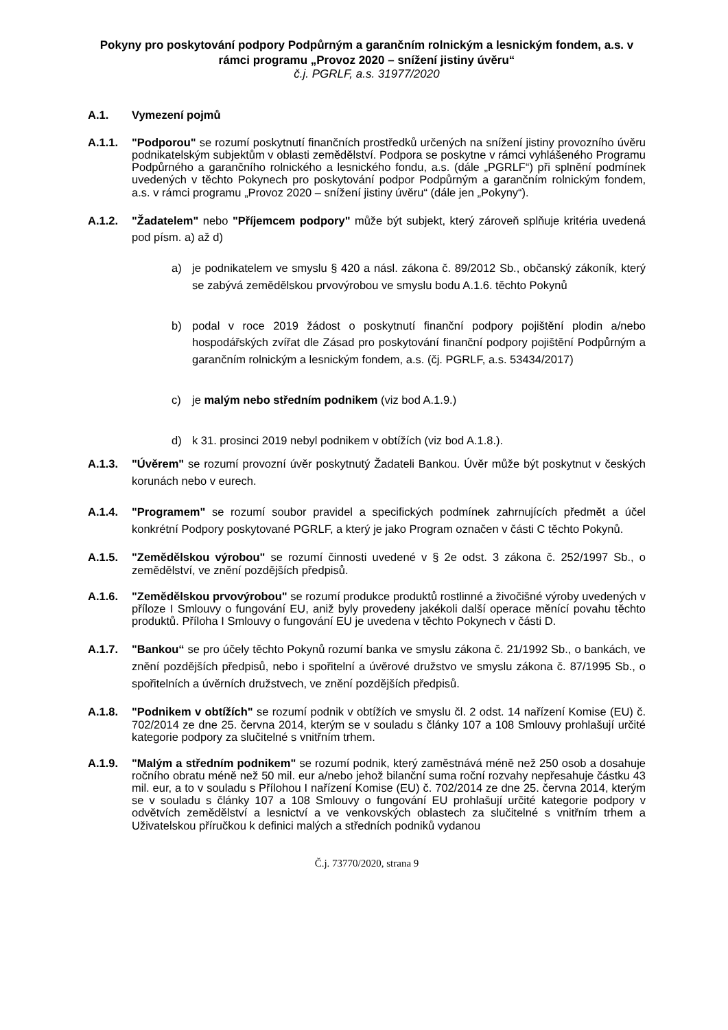Pokyny pro poskytování podpory Podpůrným a garančním rolnickým a lesnickým fondem, a.s. v rámci programu „Provoz 2020 – snížení jistiny úvěru“
č.j. PGRLF, a.s. 31977/2020
A.1. Vymezení pojmů
A.1.1. "Podporou" se rozumí poskytnutí finančních prostředků určených na snížení jistiny provozního úvěru podnikatelským subjektům v oblasti zemědělství. Podpora se poskytne v rámci vyhlášeného Programu Podpůrného a garančního rolnického a lesnického fondu, a.s. (dále „PGRLF“) při splnění podmínek uvedených v těchto Pokynech pro poskytování podpor Podpůrným a garančním rolnickým fondem, a.s. v rámci programu „Provoz 2020 – snížení jistiny úvěru“ (dále jen „Pokyny“).
A.1.2. "Žadatelem" nebo "Příjemcem podpory" může být subjekt, který zároveň splňuje kritéria uvedená pod písm. a) až d)
a) je podnikatelem ve smyslu § 420 a násl. zákona č. 89/2012 Sb., občanský zákoník, který se zabývá zemědělskou prvovýrobou ve smyslu bodu A.1.6. těchto Pokynů
b) podal v roce 2019 žádost o poskytnutí finanční podpory pojištění plodin a/nebo hospodářských zvířat dle Zásad pro poskytování finanční podpory pojištění Podpůrným a garančním rolnickým a lesnickým fondem, a.s. (čj. PGRLF, a.s. 53434/2017)
c) je malým nebo středním podnikem (viz bod A.1.9.)
d) k 31. prosinci 2019 nebyl podnikem v obtížích (viz bod A.1.8.).
A.1.3. "Úvěrem" se rozumí provozní úvěr poskytnutý Žadateli Bankou. Úvěr může být poskytnut v českých korunách nebo v eurech.
A.1.4. "Programem" se rozumí soubor pravidel a specifických podmínek zahrnujících předmět a účel konkrétní Podpory poskytované PGRLF, a který je jako Program označen v části C těchto Pokynů.
A.1.5. "Zemědělskou výrobou" se rozumí činnosti uvedené v § 2e odst. 3 zákona č. 252/1997 Sb., o zemědělství, ve znění pozdějších předpisů.
A.1.6. "Zemědělskou prvovýrobou" se rozumí produkce produktů rostlinné a živočišné výroby uvedených v příloze I Smlouvy o fungování EU, aniž byly provedeny jakékoli další operace měnící povahu těchto produktů. Příloha I Smlouvy o fungování EU je uvedena v těchto Pokynech v části D.
A.1.7. "Bankou“ se pro účely těchto Pokynů rozumí banka ve smyslu zákona č. 21/1992 Sb., o bankách, ve znění pozdějších předpisů, nebo i spořitelní a úvěrové družstvo ve smyslu zákona č. 87/1995 Sb., o spořitelních a úvěrních družstvech, ve znění pozdějších předpisů.
A.1.8. "Podnikem v obtížích" se rozumí podnik v obtížích ve smyslu čl. 2 odst. 14 nařízení Komise (EU) č. 702/2014 ze dne 25. června 2014, kterým se v souladu s články 107 a 108 Smlouvy prohlašují určité kategorie podpory za slučitelné s vnitřním trhem.
A.1.9. "Malým a středním podnikem" se rozumí podnik, který zaměstnává méně než 250 osob a dosahuje ročního obratu méně než 50 mil. eur a/nebo jehož bilanční suma roční rozvahy nepřesahuje částku 43 mil. eur, a to v souladu s Přílohou I nařízení Komise (EU) č. 702/2014 ze dne 25. června 2014, kterým se v souladu s články 107 a 108 Smlouvy o fungování EU prohlašují určité kategorie podpory v odvětvích zemědělství a lesnictví a ve venkovských oblastech za slučitelné s vnitřním trhem a Uživatelskou příručkou k definici malých a středních podniků vydanou
Č.j. 73770/2020, strana 9